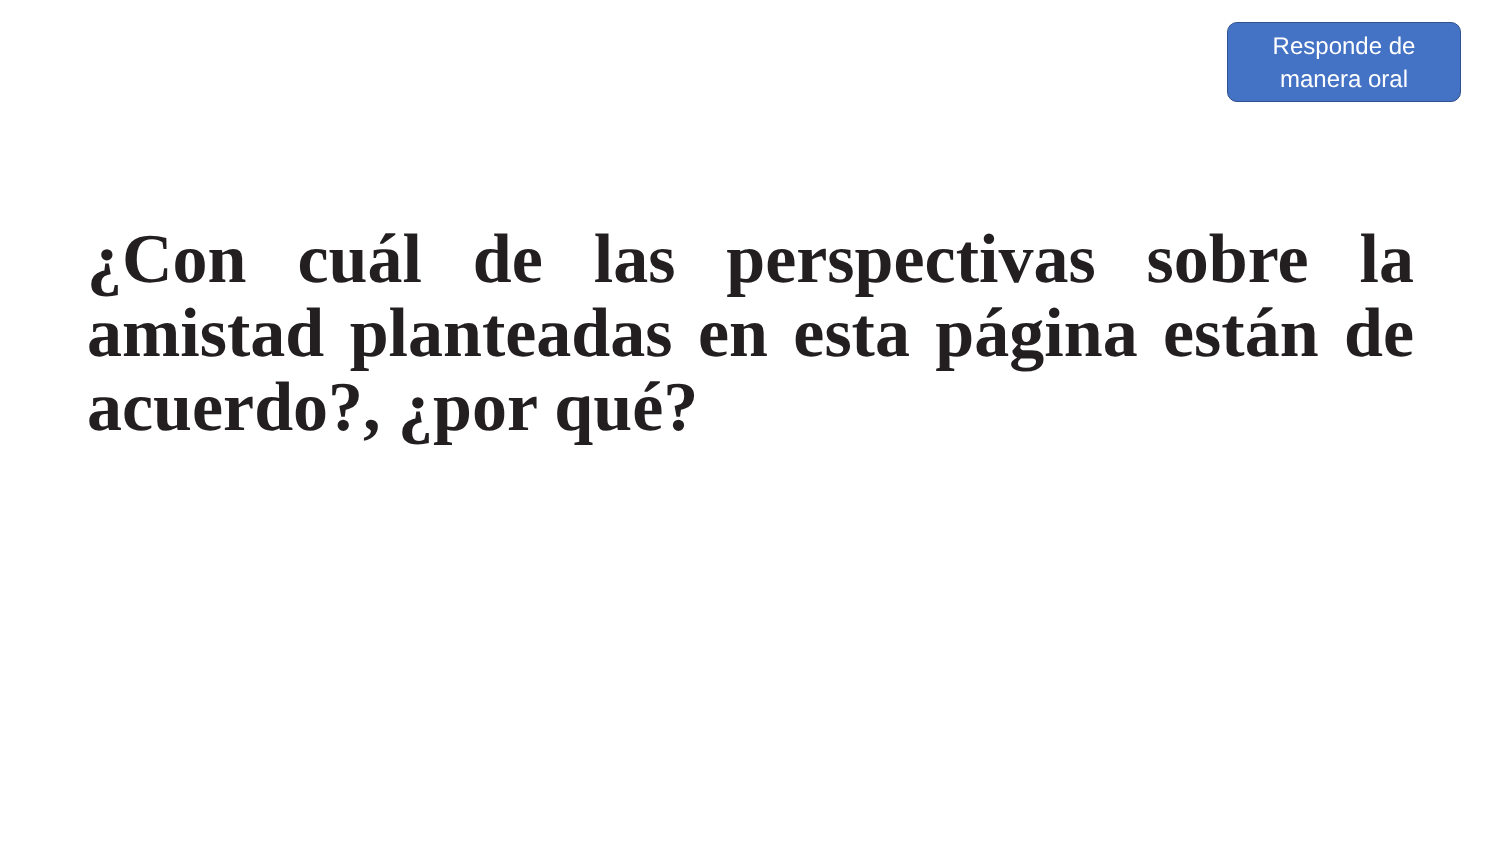Responde de
manera oral
¿Con cuál de las perspectivas sobre la amistad planteadas en esta página están de acuerdo?, ¿por qué?